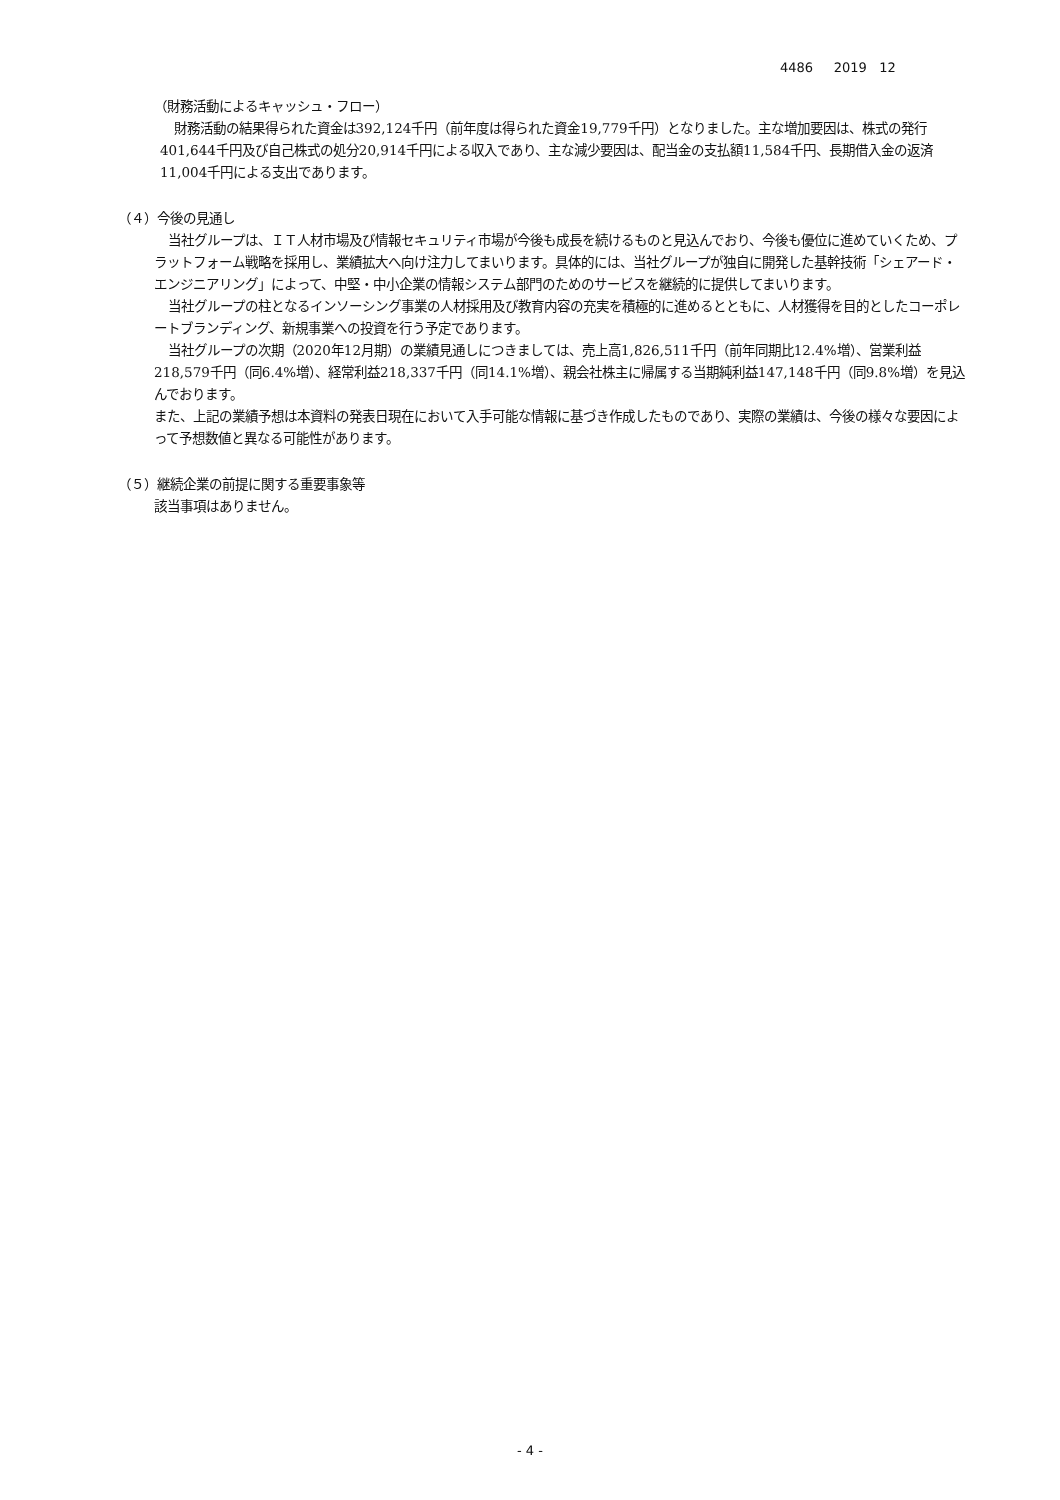4486 2019 12
（財務活動によるキャッシュ・フロー）
財務活動の結果得られた資金は392,124千円（前年度は得られた資金19,779千円）となりました。主な増加要因は、株式の発行401,644千円及び自己株式の処分20,914千円による収入であり、主な減少要因は、配当金の支払額11,584千円、長期借入金の返済11,004千円による支出であります。
（４）今後の見通し
当社グループは、ＩＴ人材市場及び情報セキュリティ市場が今後も成長を続けるものと見込んでおり、今後も優位に進めていくため、プラットフォーム戦略を採用し、業績拡大へ向け注力してまいります。具体的には、当社グループが独自に開発した基幹技術「シェアード・エンジニアリング」によって、中堅・中小企業の情報システム部門のためのサービスを継続的に提供してまいります。
当社グループの柱となるインソーシング事業の人材採用及び教育内容の充実を積極的に進めるとともに、人材獲得を目的としたコーポレートブランディング、新規事業への投資を行う予定であります。
当社グループの次期（2020年12月期）の業績見通しにつきましては、売上高1,826,511千円（前年同期比12.4%増）、営業利益218,579千円（同6.4%増）、経常利益218,337千円（同14.1%増）、親会社株主に帰属する当期純利益147,148千円（同9.8%増）を見込んでおります。
また、上記の業績予想は本資料の発表日現在において入手可能な情報に基づき作成したものであり、実際の業績は、今後の様々な要因によって予想数値と異なる可能性があります。
（５）継続企業の前提に関する重要事象等
該当事項はありません。
- 4 -